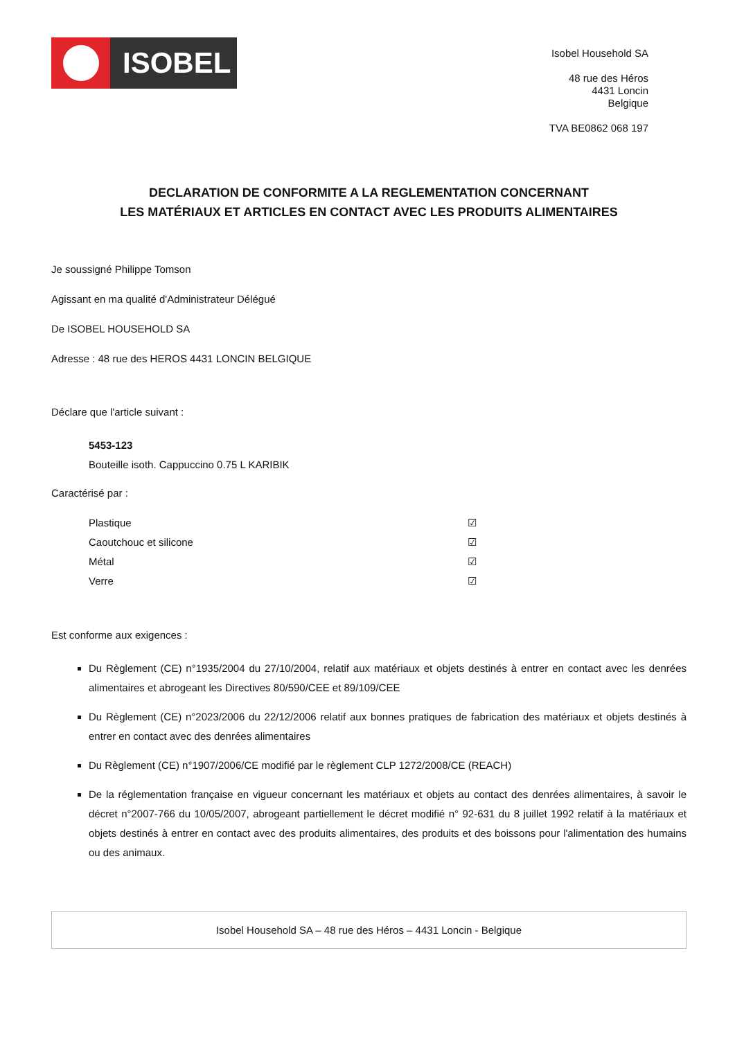ISOBEL
Isobel Household SA
48 rue des Héros
4431 Loncin
Belgique
TVA BE0862 068 197
DECLARATION DE CONFORMITE A LA REGLEMENTATION CONCERNANT
LES MATÉRIAUX ET ARTICLES EN CONTACT AVEC LES PRODUITS ALIMENTAIRES
Je soussigné Philippe Tomson
Agissant en ma qualité d'Administrateur Délégué
De ISOBEL HOUSEHOLD SA
Adresse : 48 rue des HEROS 4431 LONCIN BELGIQUE
Déclare que l'article suivant :
5453-123
Bouteille isoth. Cappuccino 0.75 L KARIBIK
Caractérisé par :
Plastique ☑
Caoutchouc et silicone ☑
Métal ☑
Verre ☑
Est conforme aux exigences :
Du Règlement (CE) n°1935/2004 du 27/10/2004, relatif aux matériaux et objets destinés à entrer en contact avec les denrées alimentaires et abrogeant les Directives 80/590/CEE et 89/109/CEE
Du Règlement (CE) n°2023/2006 du 22/12/2006 relatif aux bonnes pratiques de fabrication des matériaux et objets destinés à entrer en contact avec des denrées alimentaires
Du Règlement (CE) n°1907/2006/CE modifié par le règlement CLP 1272/2008/CE (REACH)
De la réglementation française en vigueur concernant les matériaux et objets au contact des denrées alimentaires, à savoir le décret n°2007-766 du 10/05/2007, abrogeant partiellement le décret modifié n° 92-631 du 8 juillet 1992 relatif à la matériaux et objets destinés à entrer en contact avec des produits alimentaires, des produits et des boissons pour l'alimentation des humains ou des animaux.
Isobel Household SA – 48 rue des Héros – 4431 Loncin - Belgique